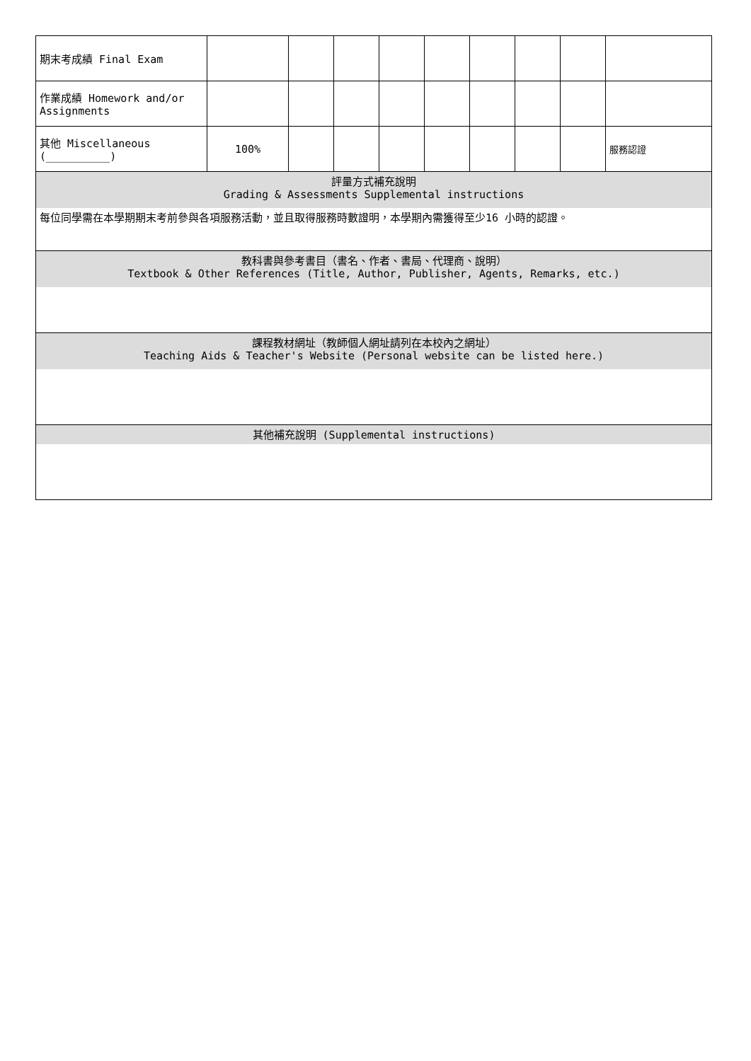| 期末考成績 Final Exam | | | | | | | | | |
| 作業成績 Homework and/or Assignments | | | | | | | | | |
| 其他 Miscellaneous (__________) | 100% | | | | | | | | 服務認證 |
| 評量方式補充說明 Grading & Assessments Supplemental instructions | | | | | | | | | |
| 每位同學需在本學期期末考前參與各項服務活動，並且取得服務時數證明，本學期內需獲得至少16 小時的認證。 | | | | | | | | | |
| 教科書與參考書目（書名、作者、書局、代理商、說明） Textbook & Other References (Title, Author, Publisher, Agents, Remarks, etc.) | | | | | | | | | |
| 課程教材網址（教師個人網址請列在本校內之網址） Teaching Aids & Teacher's Website (Personal website can be listed here.) | | | | | | | | | |
| 其他補充說明 (Supplemental instructions) | | | | | | | | | |